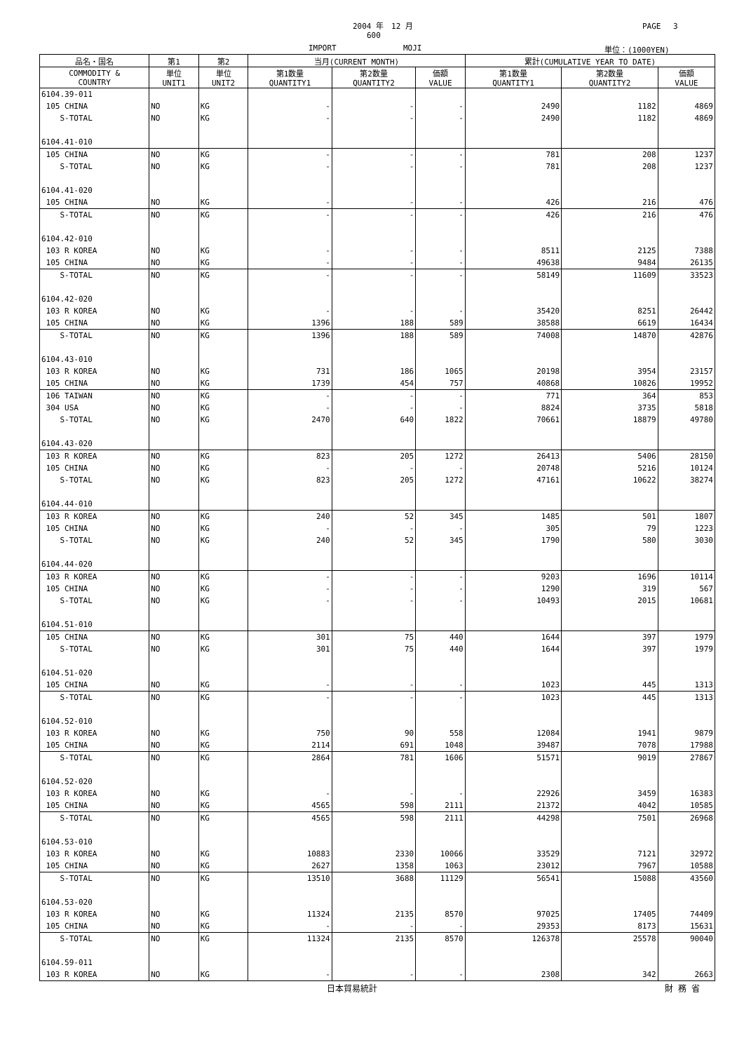2004 年　12 月 PAGE　 3
600
IMPORT MOJI 単位：(1000YEN)
| 品名・国名 | 第1 | 第2 | 当月(CURRENT MONTH) | | | 累計(CUMULATIVE YEAR TO DATE) | | |
| --- | --- | --- | --- | --- | --- | --- | --- | --- |
| COMMODITY & COUNTRY | 単位 UNIT1 | 単位 UNIT2 | 第1数量 QUANTITY1 | 第2数量 QUANTITY2 | 価額 VALUE | 第1数量 QUANTITY1 | 第2数量 QUANTITY2 | 価額 VALUE |
| 6104.39-011 | | | | | | | | |
| 105 CHINA | NO | KG | - | - | - | 2490 | 1182 | 4869 |
| S-TOTAL | NO | KG | - | - | - | 2490 | 1182 | 4869 |
| 6104.41-010 | | | | | | | | |
| 105 CHINA | NO | KG | - | - | - | 781 | 208 | 1237 |
| S-TOTAL | NO | KG | - | - | - | 781 | 208 | 1237 |
| 6104.41-020 | | | | | | | | |
| 105 CHINA | NO | KG | - | - | - | 426 | 216 | 476 |
| S-TOTAL | NO | KG | - | - | - | 426 | 216 | 476 |
| 6104.42-010 | | | | | | | | |
| 103 R KOREA | NO | KG | - | - | - | 8511 | 2125 | 7388 |
| 105 CHINA | NO | KG | - | - | - | 49638 | 9484 | 26135 |
| S-TOTAL | NO | KG | - | - | - | 58149 | 11609 | 33523 |
| 6104.42-020 | | | | | | | | |
| 103 R KOREA | NO | KG | - | - | - | 35420 | 8251 | 26442 |
| 105 CHINA | NO | KG | 1396 | 188 | 589 | 38588 | 6619 | 16434 |
| S-TOTAL | NO | KG | 1396 | 188 | 589 | 74008 | 14870 | 42876 |
| 6104.43-010 | | | | | | | | |
| 103 R KOREA | NO | KG | 731 | 186 | 1065 | 20198 | 3954 | 23157 |
| 105 CHINA | NO | KG | 1739 | 454 | 757 | 40868 | 10826 | 19952 |
| 106 TAIWAN | NO | KG | - | - | - | 771 | 364 | 853 |
| 304 USA | NO | KG | - | - | - | 8824 | 3735 | 5818 |
| S-TOTAL | NO | KG | 2470 | 640 | 1822 | 70661 | 18879 | 49780 |
| 6104.43-020 | | | | | | | | |
| 103 R KOREA | NO | KG | 823 | 205 | 1272 | 26413 | 5406 | 28150 |
| 105 CHINA | NO | KG | - | - | - | 20748 | 5216 | 10124 |
| S-TOTAL | NO | KG | 823 | 205 | 1272 | 47161 | 10622 | 38274 |
| 6104.44-010 | | | | | | | | |
| 103 R KOREA | NO | KG | 240 | 52 | 345 | 1485 | 501 | 1807 |
| 105 CHINA | NO | KG | - | - | - | 305 | 79 | 1223 |
| S-TOTAL | NO | KG | 240 | 52 | 345 | 1790 | 580 | 3030 |
| 6104.44-020 | | | | | | | | |
| 103 R KOREA | NO | KG | - | - | - | 9203 | 1696 | 10114 |
| 105 CHINA | NO | KG | - | - | - | 1290 | 319 | 567 |
| S-TOTAL | NO | KG | - | - | - | 10493 | 2015 | 10681 |
| 6104.51-010 | | | | | | | | |
| 105 CHINA | NO | KG | 301 | 75 | 440 | 1644 | 397 | 1979 |
| S-TOTAL | NO | KG | 301 | 75 | 440 | 1644 | 397 | 1979 |
| 6104.51-020 | | | | | | | | |
| 105 CHINA | NO | KG | - | - | - | 1023 | 445 | 1313 |
| S-TOTAL | NO | KG | - | - | - | 1023 | 445 | 1313 |
| 6104.52-010 | | | | | | | | |
| 103 R KOREA | NO | KG | 750 | 90 | 558 | 12084 | 1941 | 9879 |
| 105 CHINA | NO | KG | 2114 | 691 | 1048 | 39487 | 7078 | 17988 |
| S-TOTAL | NO | KG | 2864 | 781 | 1606 | 51571 | 9019 | 27867 |
| 6104.52-020 | | | | | | | | |
| 103 R KOREA | NO | KG | - | - | - | 22926 | 3459 | 16383 |
| 105 CHINA | NO | KG | 4565 | 598 | 2111 | 21372 | 4042 | 10585 |
| S-TOTAL | NO | KG | 4565 | 598 | 2111 | 44298 | 7501 | 26968 |
| 6104.53-010 | | | | | | | | |
| 103 R KOREA | NO | KG | 10883 | 2330 | 10066 | 33529 | 7121 | 32972 |
| 105 CHINA | NO | KG | 2627 | 1358 | 1063 | 23012 | 7967 | 10588 |
| S-TOTAL | NO | KG | 13510 | 3688 | 11129 | 56541 | 15088 | 43560 |
| 6104.53-020 | | | | | | | | |
| 103 R KOREA | NO | KG | 11324 | 2135 | 8570 | 97025 | 17405 | 74409 |
| 105 CHINA | NO | KG | - | - | - | 29353 | 8173 | 15631 |
| S-TOTAL | NO | KG | 11324 | 2135 | 8570 | 126378 | 25578 | 90040 |
| 6104.59-011 | | | | | | | | |
| 103 R KOREA | NO | KG | - | - | - | 2308 | 342 | 2663 |
日本貿易統計 財 務 省